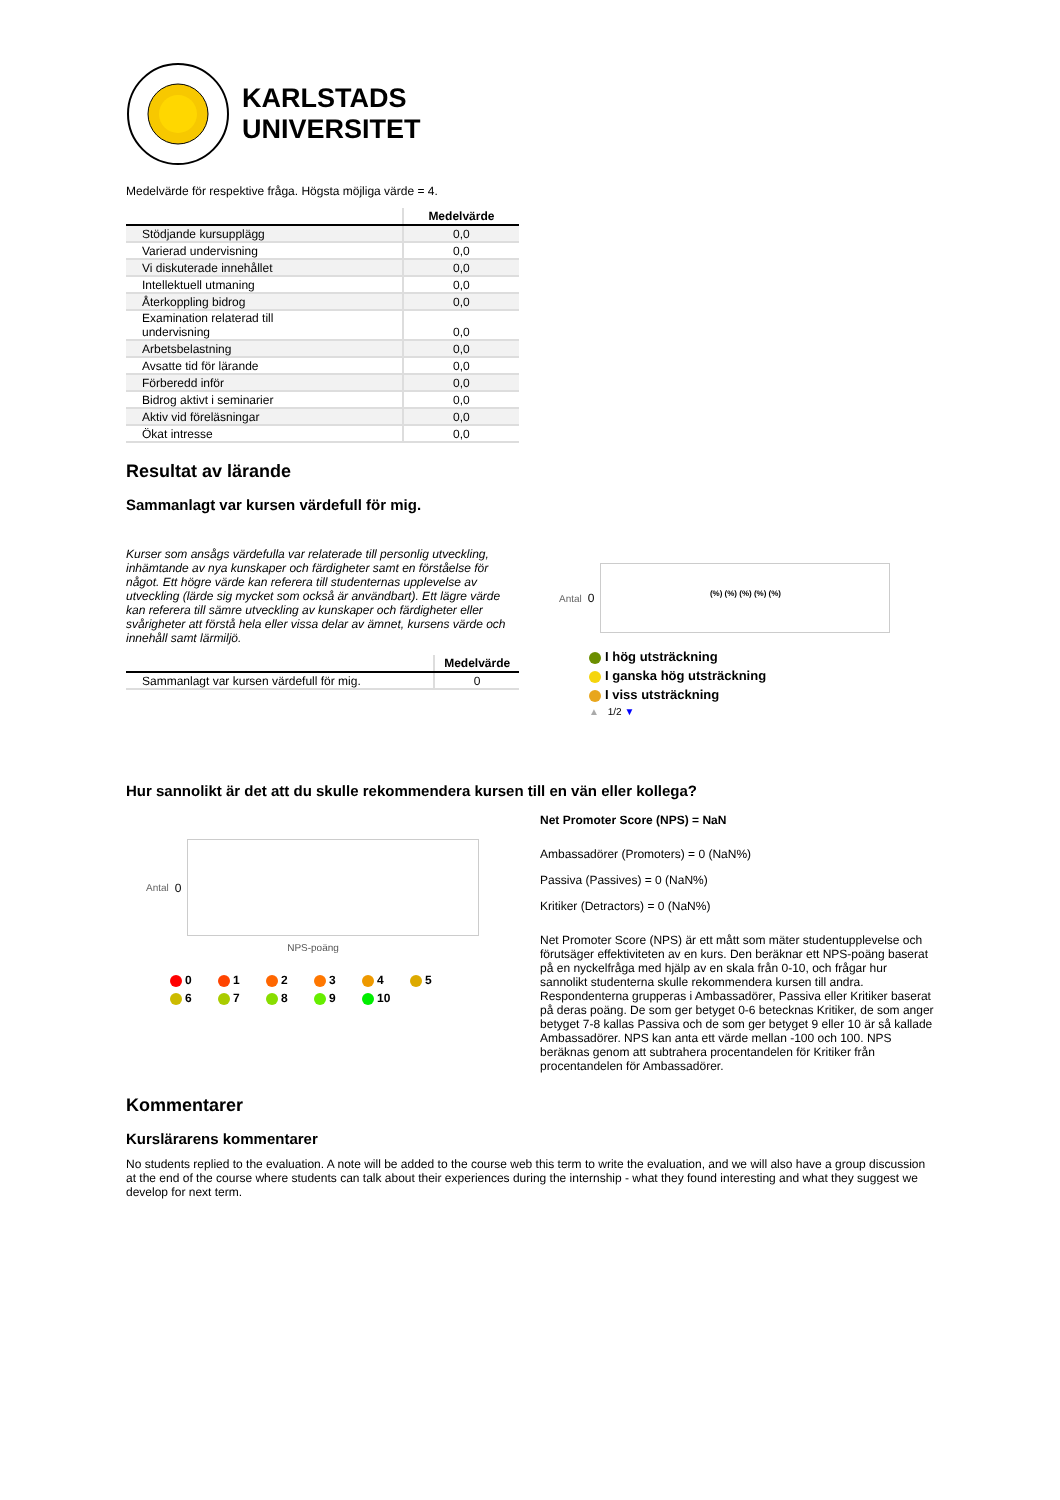KARLSTADS
UNIVERSITET
Medelvärde för respektive fråga. Högsta möjliga värde = 4.
| | Medelvärde |
| --- | --- |
| Stödjande kursupplägg | 0,0 |
| Varierad undervisning | 0,0 |
| Vi diskuterade innehållet | 0,0 |
| Intellektuell utmaning | 0,0 |
| Återkoppling bidrog | 0,0 |
| Examination relaterad till undervisning | 0,0 |
| Arbetsbelastning | 0,0 |
| Avsatte tid för lärande | 0,0 |
| Förberedd inför | 0,0 |
| Bidrog aktivt i seminarier | 0,0 |
| Aktiv vid föreläsningar | 0,0 |
| Ökat intresse | 0,0 |
Resultat av lärande
Sammanlagt var kursen värdefull för mig.
Kurser som ansågs värdefulla var relaterade till personlig utveckling, inhämtande av nya kunskaper och färdigheter samt en förståelse för något. Ett högre värde kan referera till studenternas upplevelse av utveckling (lärde sig mycket som också är användbart). Ett lägre värde kan referera till sämre utveckling av kunskaper och färdigheter eller svårigheter att förstå hela eller vissa delar av ämnet, kursens värde och innehåll samt lärmiljö.
| | Medelvärde |
| --- | --- |
| Sammanlagt var kursen värdefull för mig. | 0 |
Antal 0
(%) (%) (%) (%) (%)
I hög utsträckning
I ganska hög utsträckning
I viss utsträckning
▲ 1/2 ▼
Hur sannolikt är det att du skulle rekommendera kursen till en vän eller kollega?
Antal 0
NPS-poäng
| 0 | 1 | 2 | 3 | 4 | 5 |
| 6 | 7 | 8 | 9 | 10 | |
Net Promoter Score (NPS) = NaN
Ambassadörer (Promoters) = 0 (NaN%)
Passiva (Passives) = 0 (NaN%)
Kritiker (Detractors) = 0 (NaN%)
Net Promoter Score (NPS) är ett mått som mäter studentupplevelse och förutsäger effektiviteten av en kurs. Den beräknar ett NPS-poäng baserat på en nyckelfråga med hjälp av en skala från 0-10, och frågar hur sannolikt studenterna skulle rekommendera kursen till andra. Respondenterna grupperas i Ambassadörer, Passiva eller Kritiker baserat på deras poäng. De som ger betyget 0-6 betecknas Kritiker, de som anger betyget 7-8 kallas Passiva och de som ger betyget 9 eller 10 är så kallade Ambassadörer. NPS kan anta ett värde mellan -100 och 100. NPS beräknas genom att subtrahera procentandelen för Kritiker från procentandelen för Ambassadörer.
Kommentarer
Kurslärarens kommentarer
No students replied to the evaluation. A note will be added to the course web this term to write the evaluation, and we will also have a group discussion at the end of the course where students can talk about their experiences during the internship - what they found interesting and what they suggest we develop for next term.